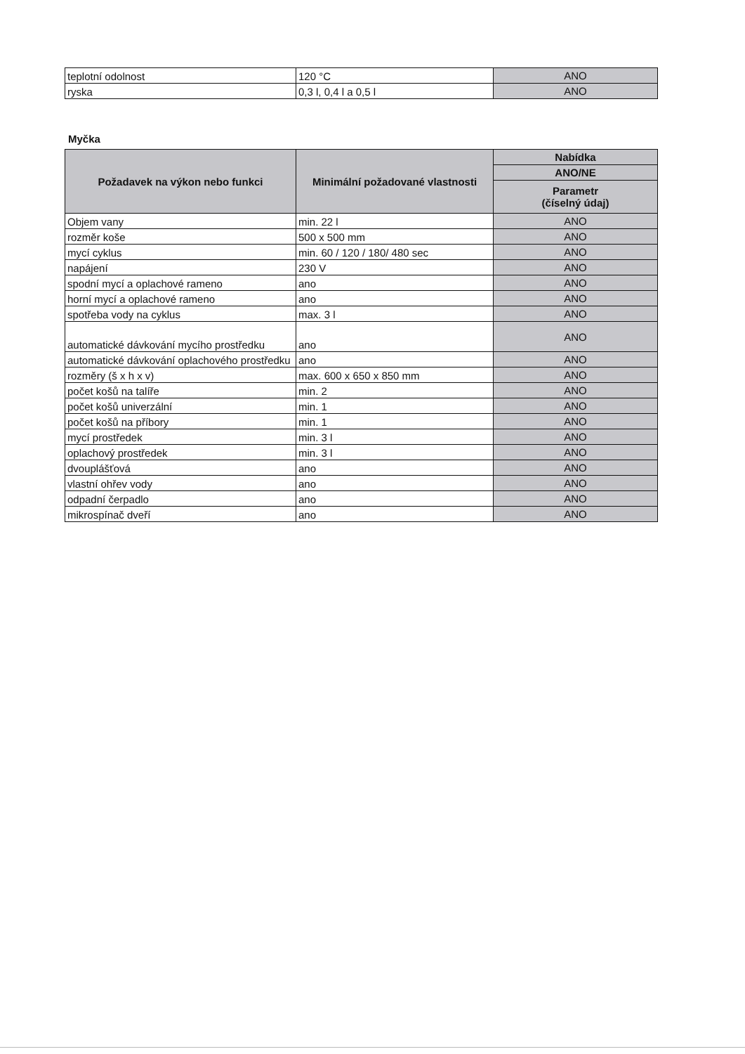| teplotní odolnost | 120 °C | ANO |
| ryska | 0,3 l, 0,4 l a 0,5 l | ANO |
Myčka
| Požadavek na výkon nebo funkci | Minimální požadované vlastnosti | Nabídka |
| --- | --- | --- |
| | | ANO/NE |
| | | Parametr (číselný údaj) |
| Objem vany | min. 22 l | ANO |
| rozměr koše | 500 x 500 mm | ANO |
| mycí cyklus | min. 60 / 120 / 180/ 480 sec | ANO |
| napájení | 230 V | ANO |
| spodní mycí a oplachové rameno | ano | ANO |
| horní mycí a oplachové rameno | ano | ANO |
| spotřeba vody na cyklus | max. 3 l | ANO |
| automatické dávkování mycího prostředku | ano | ANO |
| automatické dávkování oplachového prostředku | ano | ANO |
| rozměry (š x h x v) | max. 600 x 650 x 850 mm | ANO |
| počet košů na talíře | min. 2 | ANO |
| počet košů univerzální | min. 1 | ANO |
| počet košů na příbory | min. 1 | ANO |
| mycí prostředek | min. 3 l | ANO |
| oplachový prostředek | min. 3 l | ANO |
| dvouplášťová | ano | ANO |
| vlastní ohřev vody | ano | ANO |
| odpadní čerpadlo | ano | ANO |
| mikrospínač dveří | ano | ANO |